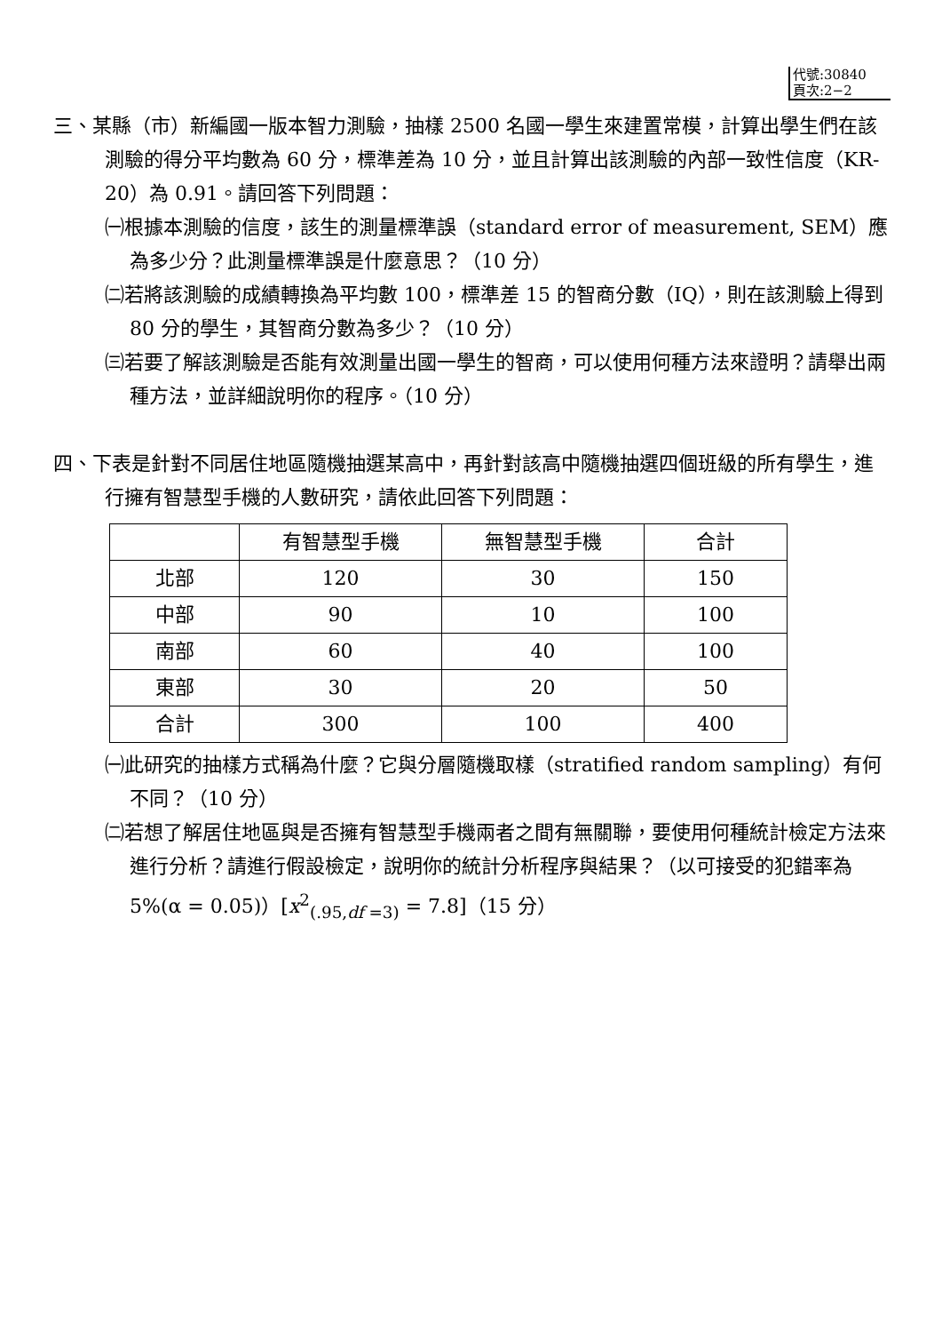代號:30840
頁次:2−2
三、某縣（市）新編國一版本智力測驗，抽樣 2500 名國一學生來建置常模，計算出學生們在該測驗的得分平均數為 60 分，標準差為 10 分，並且計算出該測驗的內部一致性信度（KR-20）為 0.91。請回答下列問題：
㈠根據本測驗的信度，該生的測量標準誤（standard error of measurement, SEM）應為多少分？此測量標準誤是什麼意思？（10 分）
㈡若將該測驗的成績轉換為平均數 100，標準差 15 的智商分數（IQ），則在該測驗上得到 80 分的學生，其智商分數為多少？（10 分）
㈢若要了解該測驗是否能有效測量出國一學生的智商，可以使用何種方法來證明？請舉出兩種方法，並詳細說明你的程序。（10 分）
四、下表是針對不同居住地區隨機抽選某高中，再針對該高中隨機抽選四個班級的所有學生，進行擁有智慧型手機的人數研究，請依此回答下列問題：
| | 有智慧型手機 | 無智慧型手機 | 合計 |
| 北部 | 120 | 30 | 150 |
| 中部 | 90 | 10 | 100 |
| 南部 | 60 | 40 | 100 |
| 東部 | 30 | 20 | 50 |
| 合計 | 300 | 100 | 400 |
㈠此研究的抽樣方式稱為什麼？它與分層隨機取樣（stratified random sampling）有何不同？（10 分）
㈡若想了解居住地區與是否擁有智慧型手機兩者之間有無關聯，要使用何種統計檢定方法來進行分析？請進行假設檢定，說明你的統計分析程序與結果？（以可接受的犯錯率為 5%(α = 0.05)）[x<sup>2</sup><sub>(.95,df =3)</sub> = 7.8]（15 分）